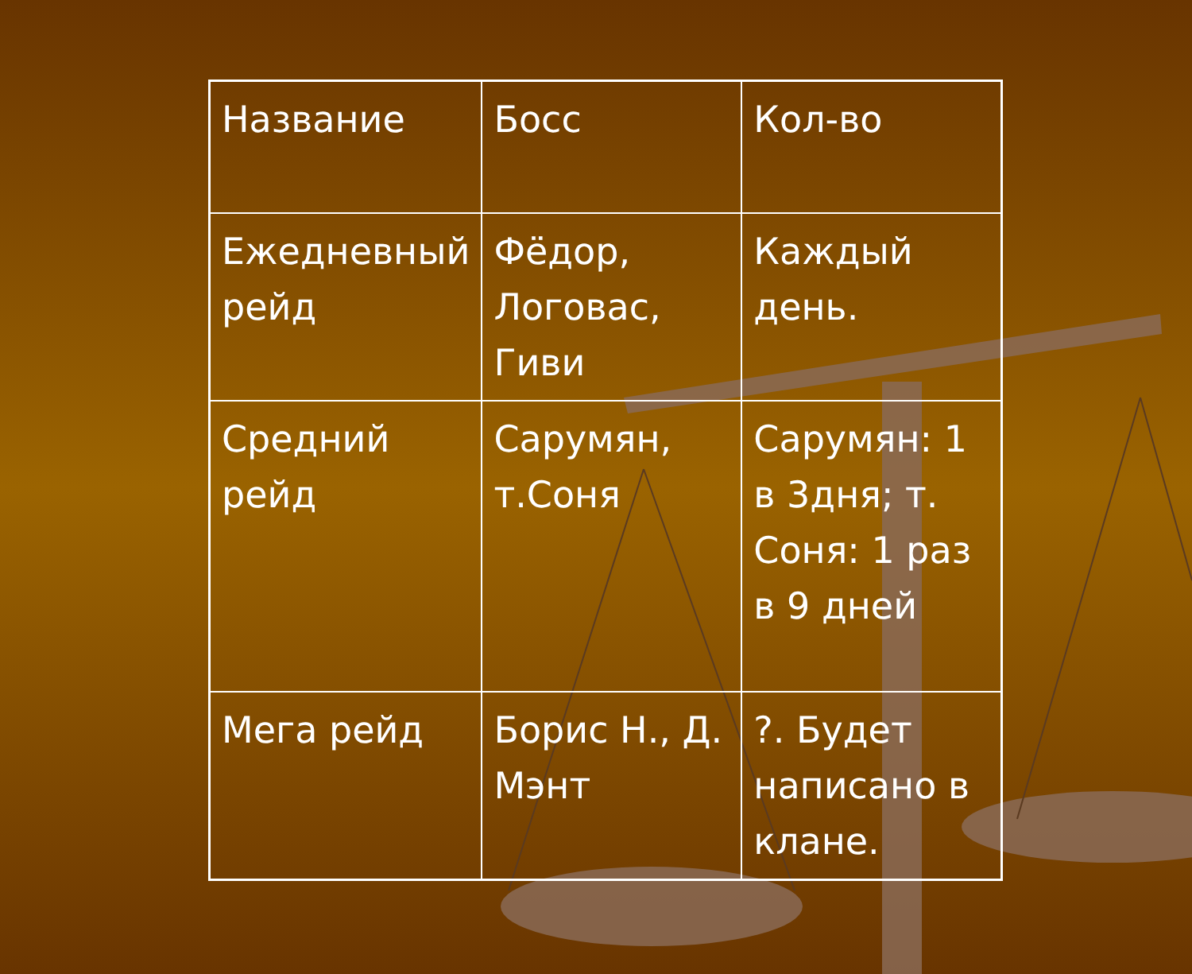| Название | Босс | Кол-во |
| Ежедневный рейд | Фёдор, Логовас, Гиви | Каждый день. |
| Средний рейд | Сарумян, т.Соня | Сарумян: 1 в 3дня; т. Соня: 1 раз в 9 дней |
| Мега рейд | Борис Н., Д. Мэнт | ?. Будет написано в клане. |